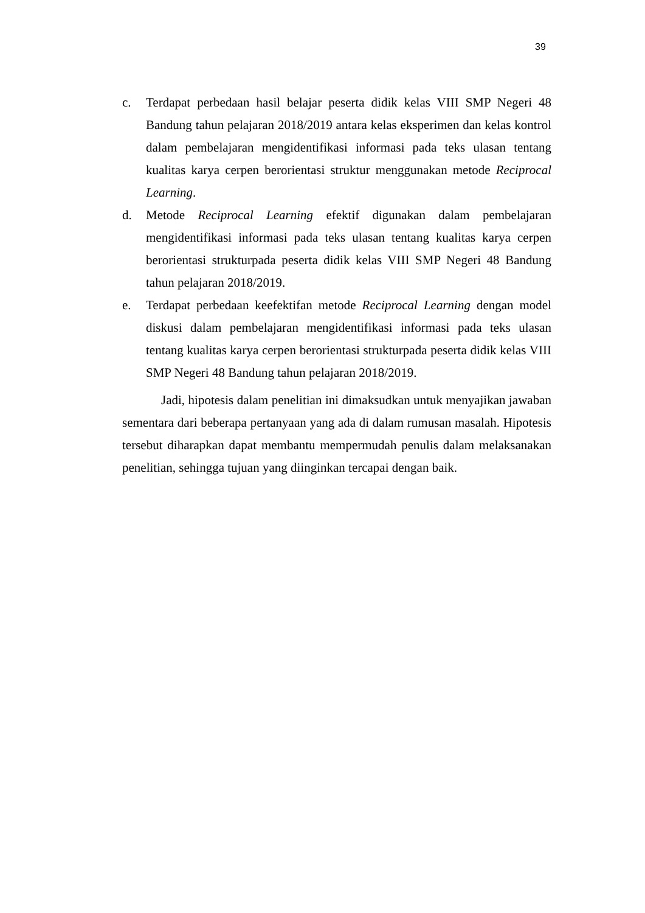39
c. Terdapat perbedaan hasil belajar peserta didik kelas VIII SMP Negeri 48 Bandung tahun pelajaran 2018/2019 antara kelas eksperimen dan kelas kontrol dalam pembelajaran mengidentifikasi informasi pada teks ulasan tentang kualitas karya cerpen berorientasi struktur menggunakan metode Reciprocal Learning.
d. Metode Reciprocal Learning efektif digunakan dalam pembelajaran mengidentifikasi informasi pada teks ulasan tentang kualitas karya cerpen berorientasi strukturpada peserta didik kelas VIII SMP Negeri 48 Bandung tahun pelajaran 2018/2019.
e. Terdapat perbedaan keefektifan metode Reciprocal Learning dengan model diskusi dalam pembelajaran mengidentifikasi informasi pada teks ulasan tentang kualitas karya cerpen berorientasi strukturpada peserta didik kelas VIII SMP Negeri 48 Bandung tahun pelajaran 2018/2019.
Jadi, hipotesis dalam penelitian ini dimaksudkan untuk menyajikan jawaban sementara dari beberapa pertanyaan yang ada di dalam rumusan masalah. Hipotesis tersebut diharapkan dapat membantu mempermudah penulis dalam melaksanakan penelitian, sehingga tujuan yang diinginkan tercapai dengan baik.